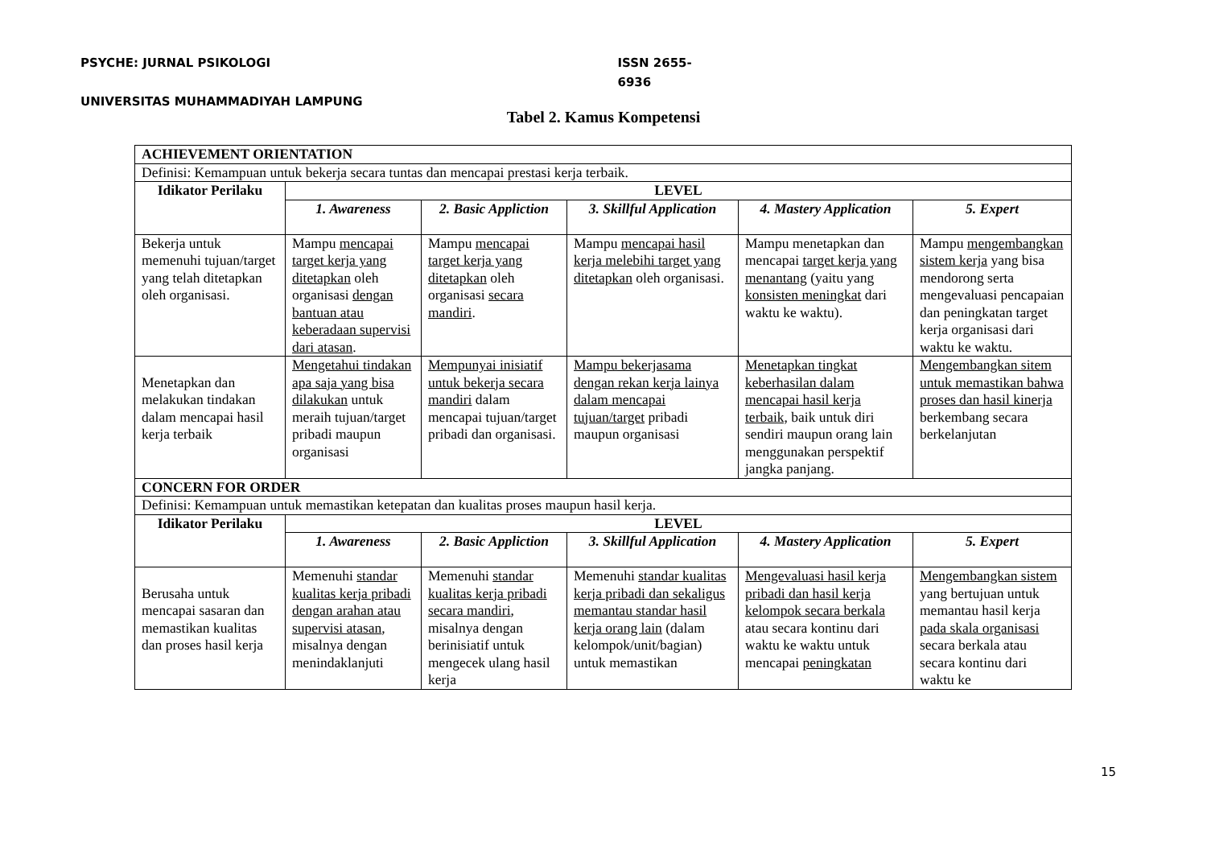PSYCHE: JURNAL PSIKOLOGI ISSN 2655-6936
UNIVERSITAS MUHAMMADIYAH LAMPUNG
Tabel 2. Kamus Kompetensi
| ACHIEVEMENT ORIENTATION | | | | | |
| Definisi: Kemampuan untuk bekerja secara tuntas dan mencapai prestasi kerja terbaik. | | | | | |
| Idikator Perilaku | LEVEL | | | | |
| | 1. Awareness | 2. Basic Appliction | 3. Skillful Application | 4. Mastery Application | 5. Expert |
| Bekerja untuk memenuhi tujuan/target yang telah ditetapkan oleh organisasi. | Mampu mencapai target kerja yang ditetapkan oleh organisasi dengan bantuan atau keberadaan supervisi dari atasan . | Mampu mencapai target kerja yang ditetapkan oleh organisasi secara mandiri . | Mampu mencapai hasil kerja melebihi target yang ditetapkan oleh organisasi. | Mampu menetapkan dan mencapai target kerja yang menantang (yaitu yang konsisten meningkat dari waktu ke waktu). | Mampu mengembangkan sistem kerja yang bisa mendorong serta mengevaluasi pencapaian dan peningkatan target kerja organisasi dari waktu ke waktu. |
| Menetapkan dan melakukan tindakan dalam mencapai hasil kerja terbaik | Mengetahui tindakan apa saja yang bisa dilakukan untuk meraih tujuan/target pribadi maupun organisasi | Mempunyai inisiatif untuk bekerja secara mandiri dalam mencapai tujuan/target pribadi dan organisasi. | Mampu bekerjasama dengan rekan kerja lainya dalam mencapai tujuan/target pribadi maupun organisasi | Menetapkan tingkat keberhasilan dalam mencapai hasil kerja terbaik, baik untuk diri sendiri maupun orang lain menggunakan perspektif jangka panjang. | Mengembangkan sitem untuk memastikan bahwa proses dan hasil kinerja berkembang secara berkelanjutan |
| CONCERN FOR ORDER | | | | | |
| Definisi: Kemampuan untuk memastikan ketepatan dan kualitas proses maupun hasil kerja. | | | | | |
| Idikator Perilaku | LEVEL | | | | |
| | 1. Awareness | 2. Basic Appliction | 3. Skillful Application | 4. Mastery Application | 5. Expert |
| Berusaha untuk mencapai sasaran dan memastikan kualitas dan proses hasil kerja | Memenuhi standar kualitas kerja pribadi dengan arahan atau supervisi atasan , misalnya dengan menindaklanjuti | Memenuhi standar kualitas kerja pribadi secara mandiri , misalnya dengan berinisiatif untuk mengecek ulang hasil kerja | Memenuhi standar kualitas kerja pribadi dan sekaligus memantau standar hasil kerja orang lain (dalam kelompok/unit/bagian) untuk memastikan | Mengevaluasi hasil kerja pribadi dan hasil kerja kelompok secara berkala atau secara kontinu dari waktu ke waktu untuk mencapai peningkatan | Mengembangkan sistem yang bertujuan untuk memantau hasil kerja pada skala organisasi secara berkala atau secara kontinu dari waktu ke |
15